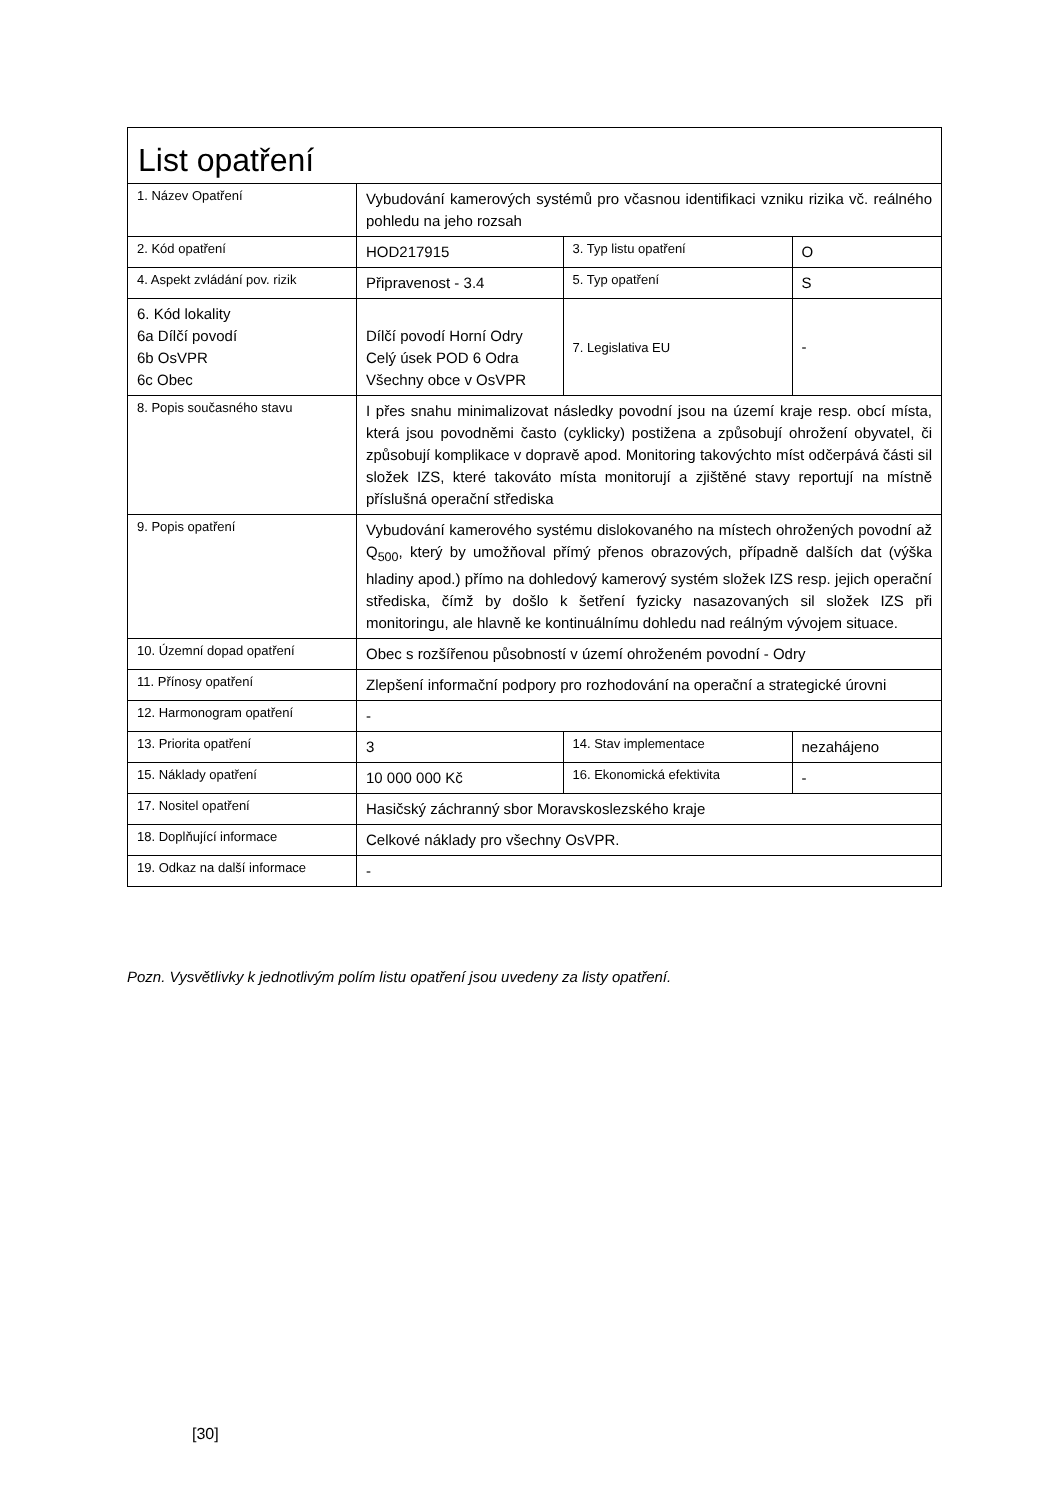| List opatření | | | |
| --- | --- | --- | --- |
| 1. Název Opatření | Vybudování kamerových systémů pro včasnou identifikaci vzniku rizika vč. reálného pohledu na jeho rozsah | | |
| 2. Kód opatření | HOD217915 | 3. Typ listu opatření | O |
| 4. Aspekt zvládání pov. rizik | Připravenost - 3.4 | 5. Typ opatření | S |
| 6. Kód lokality 6a Dílčí povodí 6b OsVPR 6c Obec | Dílčí povodí Horní Odry Celý úsek POD 6 Odra Všechny obce v OsVPR | 7. Legislativa EU | - |
| 8. Popis současného stavu | I přes snahu minimalizovat následky povodní jsou na území kraje resp. obcí místa, která jsou povodněmi často (cyklicky) postižena a způsobují ohrožení obyvatel, či způsobují komplikace v dopravě apod. Monitoring takovýchto míst odčerpává části sil složek IZS, které takováto místa monitorují a zjištěné stavy reportují na místně příslušná operační střediska | | |
| 9. Popis opatření | Vybudování kamerového systému dislokovaného na místech ohrožených povodní až Q<sub>500</sub>, který by umožňoval přímý přenos obrazových, případně dalších dat (výška hladiny apod.) přímo na dohledový kamerový systém složek IZS resp. jejich operační střediska, čímž by došlo k šetření fyzicky nasazovaných sil složek IZS při monitoringu, ale hlavně ke kontinuálnímu dohledu nad reálným vývojem situace. | | |
| 10. Územní dopad opatření | Obec s rozšířenou působností v území ohroženém povodní - Odry | | |
| 11. Přínosy opatření | Zlepšení informační podpory pro rozhodování na operační a strategické úrovni | | |
| 12. Harmonogram opatření | - | | |
| 13. Priorita opatření | 3 | 14. Stav implementace | nezahájeno |
| 15. Náklady opatření | 10 000 000 Kč | 16. Ekonomická efektivita | - |
| 17. Nositel opatření | Hasičský záchranný sbor Moravskoslezského kraje | | |
| 18. Doplňující informace | Celkové náklady pro všechny OsVPR. | | |
| 19. Odkaz na další informace | - | | |
Pozn. Vysvětlivky k jednotlivým polím listu opatření jsou uvedeny za listy opatření.
[30]